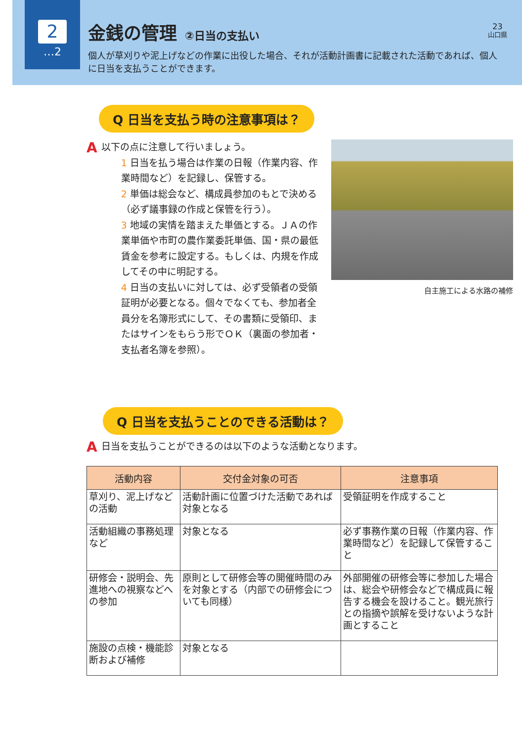2
…2
金銭の管理 ②日当の支払い
個人が草刈りや泥上げなどの作業に出役した場合、それが活動計画書に記載された活動であれば、個人に日当を支払うことができます。
23
山口県
Q 日当を支払う時の注意事項は？
A
以下の点に注意して行いましょう。
1 日当を払う場合は作業の日報（作業内容、作業時間など）を記録し、保管する。
2 単価は総会など、構成員参加のもとで決める（必ず議事録の作成と保管を行う）。
3 地域の実情を踏まえた単価とする。ＪＡの作業単価や市町の農作業委託単価、国・県の最低賃金を参考に設定する。もしくは、内規を作成してその中に明記する。
4 日当の支払いに対しては、必ず受領者の受領証明が必要となる。個々でなくても、参加者全員分を名簿形式にして、その書類に受領印、またはサインをもらう形でＯＫ（裏面の参加者・支払者名簿を参照）。
自主施工による水路の補修
Q 日当を支払うことのできる活動は？
A日当を支払うことができるのは以下のような活動となります。
| 活動内容 | 交付金対象の可否 | 注意事項 |
| --- | --- | --- |
| 草刈り、泥上げなどの活動 | 活動計画に位置づけた活動であれば対象となる | 受領証明を作成すること |
| 活動組織の事務処理など | 対象となる | 必ず事務作業の日報（作業内容、作業時間など）を記録して保管すること |
| 研修会・説明会、先進地への視察などへの参加 | 原則として研修会等の開催時間のみを対象とする（内部での研修会についても同様） | 外部開催の研修会等に参加した場合は、総会や研修会などで構成員に報告する機会を設けること。観光旅行との指摘や誤解を受けないような計画とすること |
| 施設の点検・機能診断および補修 | 対象となる | |